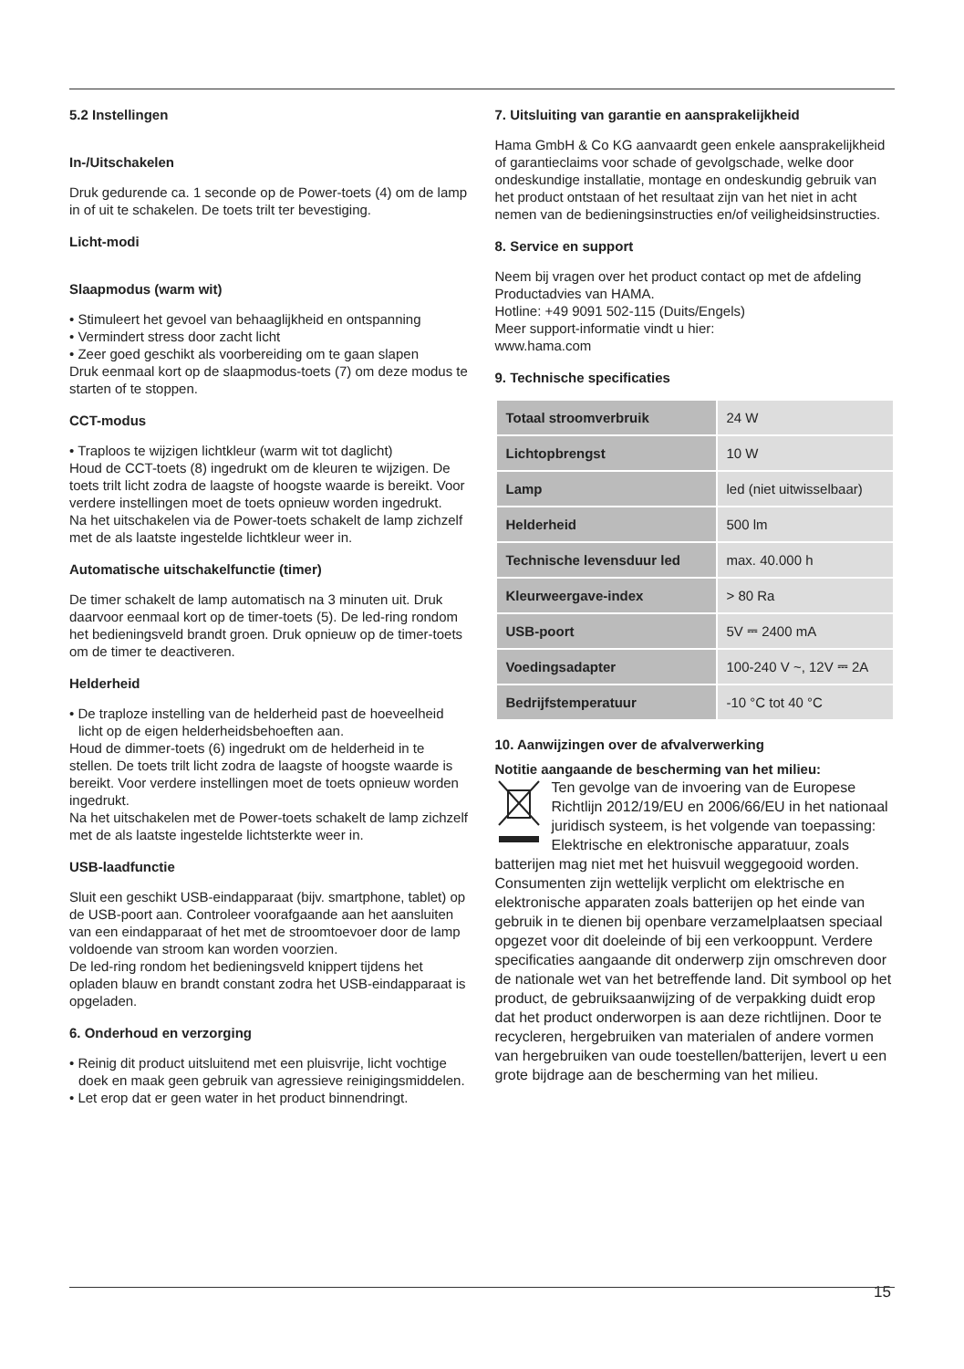5.2 Instellingen
In-/Uitschakelen
Druk gedurende ca. 1 seconde op de Power-toets (4) om de lamp in of uit te schakelen. De toets trilt ter bevestiging.
Licht-modi
Slaapmodus (warm wit)
• Stimuleert het gevoel van behaaglijkheid en ontspanning
• Vermindert stress door zacht licht
• Zeer goed geschikt als voorbereiding om te gaan slapen
Druk eenmaal kort op de slaapmodus-toets (7) om deze modus te starten of te stoppen.
CCT-modus
• Traploos te wijzigen lichtkleur (warm wit tot daglicht)
Houd de CCT-toets (8) ingedrukt om de kleuren te wijzigen. De toets trilt licht zodra de laagste of hoogste waarde is bereikt. Voor verdere instellingen moet de toets opnieuw worden ingedrukt.
Na het uitschakelen via de Power-toets schakelt de lamp zichzelf met de als laatste ingestelde lichtkleur weer in.
Automatische uitschakelfunctie (timer)
De timer schakelt de lamp automatisch na 3 minuten uit. Druk daarvoor eenmaal kort op de timer-toets (5). De led-ring rondom het bedieningsveld brandt groen. Druk opnieuw op de timer-toets om de timer te deactiveren.
Helderheid
• De traploze instelling van de helderheid past de hoeveelheid licht op de eigen helderheidsbehoeften aan.
Houd de dimmer-toets (6) ingedrukt om de helderheid in te stellen. De toets trilt licht zodra de laagste of hoogste waarde is bereikt. Voor verdere instellingen moet de toets opnieuw worden ingedrukt.
Na het uitschakelen met de Power-toets schakelt de lamp zichzelf met de als laatste ingestelde lichtsterkte weer in.
USB-laadfunctie
Sluit een geschikt USB-eindapparaat (bijv. smartphone, tablet) op de USB-poort aan. Controleer voorafgaande aan het aansluiten van een eindapparaat of het met de stroomtoevoer door de lamp voldoende van stroom kan worden voorzien.
De led-ring rondom het bedieningsveld knippert tijdens het opladen blauw en brandt constant zodra het USB-eindapparaat is opgeladen.
6. Onderhoud en verzorging
• Reinig dit product uitsluitend met een pluisvrije, licht vochtige doek en maak geen gebruik van agressieve reinigingsmiddelen.
• Let erop dat er geen water in het product binnendringt.
7. Uitsluiting van garantie en aansprakelijkheid
Hama GmbH & Co KG aanvaardt geen enkele aansprakelijkheid of garantieclaims voor schade of gevolgschade, welke door ondeskundige installatie, montage en ondeskundig gebruik van het product ontstaan of het resultaat zijn van het niet in acht nemen van de bedieningsinstructies en/of veiligheidsinstructies.
8. Service en support
Neem bij vragen over het product contact op met de afdeling Productadvies van HAMA.
Hotline: +49 9091 502-115 (Duits/Engels)
Meer support-informatie vindt u hier:
www.hama.com
9. Technische specificaties
| Totaal stroomverbruik | 24 W |
| Lichtopbrengst | 10 W |
| Lamp | led (niet uitwisselbaar) |
| Helderheid | 500 lm |
| Technische levensduur led | max. 40.000 h |
| Kleurweergave-index | > 80 Ra |
| USB-poort | 5V ⎓ 2400 mA |
| Voedingsadapter | 100-240 V ~, 12V ⎓ 2A |
| Bedrijfstemperatuur | -10 °C tot 40 °C |
10. Aanwijzingen over de afvalverwerking
Notitie aangaande de bescherming van het milieu:
Ten gevolge van de invoering van de Europese Richtlijn 2012/19/EU en 2006/66/EU in het nationaal juridisch systeem, is het volgende van toepassing: Elektrische en elektronische apparatuur, zoals batterijen mag niet met het huisvuil weggegooid worden. Consumenten zijn wettelijk verplicht om elektrische en elektronische apparaten zoals batterijen op het einde van gebruik in te dienen bij openbare verzamelplaatsen speciaal opgezet voor dit doeleinde of bij een verkooppunt. Verdere specificaties aangaande dit onderwerp zijn omschreven door de nationale wet van het betreffende land. Dit symbool op het product, de gebruiksaanwijzing of de verpakking duidt erop dat het product onderworpen is aan deze richtlijnen. Door te recycleren, hergebruiken van materialen of andere vormen van hergebruiken van oude toestellen/batterijen, levert u een grote bijdrage aan de bescherming van het milieu.
15